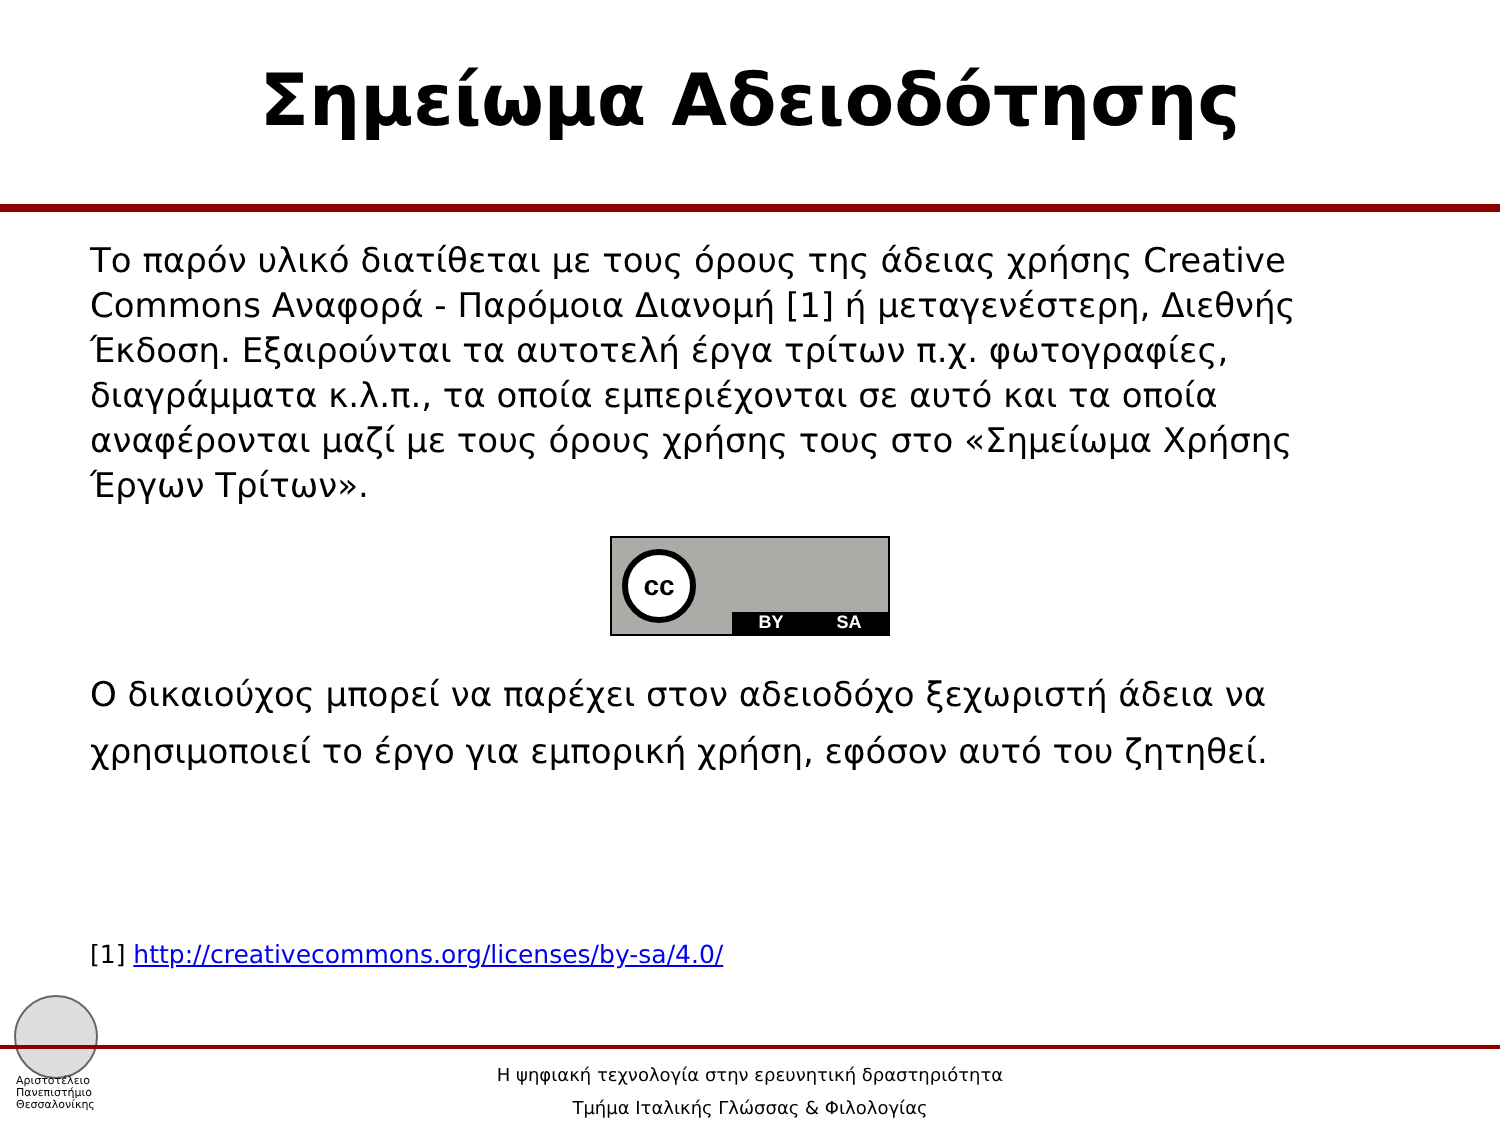Σημείωμα Αδειοδότησης
Το παρόν υλικό διατίθεται με τους όρους της άδειας χρήσης Creative Commons Αναφορά - Παρόμοια Διανομή [1] ή μεταγενέστερη, Διεθνής Έκδοση. Εξαιρούνται τα αυτοτελή έργα τρίτων π.χ. φωτογραφίες, διαγράμματα κ.λ.π., τα οποία εμπεριέχονται σε αυτό και τα οποία αναφέρονται μαζί με τους όρους χρήσης τους στο «Σημείωμα Χρήσης Έργων Τρίτων».
cc
BY SA
Ο δικαιούχος μπορεί να παρέχει στον αδειοδόχο ξεχωριστή άδεια να χρησιμοποιεί το έργο για εμπορική χρήση, εφόσον αυτό του ζητηθεί.
[1] http://creativecommons.org/licenses/by-sa/4.0/
Αριστοτέλειο
Πανεπιστήμιο
Θεσσαλονίκης
Η ψηφιακή τεχνολογία στην ερευνητική δραστηριότητα
Τμήμα Ιταλικής Γλώσσας & Φιλολογίας